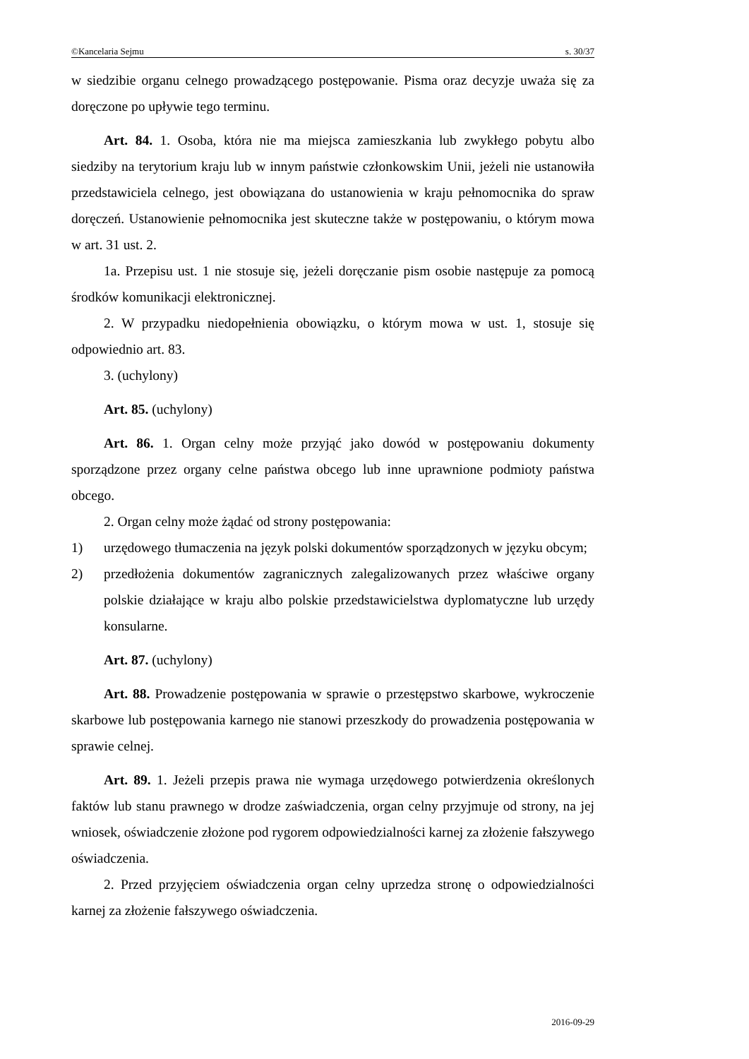©Kancelaria Sejmu s. 30/37
w siedzibie organu celnego prowadzącego postępowanie. Pisma oraz decyzje uważa się za doręczone po upływie tego terminu.
Art. 84. 1. Osoba, która nie ma miejsca zamieszkania lub zwykłego pobytu albo siedziby na terytorium kraju lub w innym państwie członkowskim Unii, jeżeli nie ustanowiła przedstawiciela celnego, jest obowiązana do ustanowienia w kraju pełnomocnika do spraw doręczeń. Ustanowienie pełnomocnika jest skuteczne także w postępowaniu, o którym mowa w art. 31 ust. 2.
1a. Przepisu ust. 1 nie stosuje się, jeżeli doręczanie pism osobie następuje za pomocą środków komunikacji elektronicznej.
2. W przypadku niedopełnienia obowiązku, o którym mowa w ust. 1, stosuje się odpowiednio art. 83.
3. (uchylony)
Art. 85. (uchylony)
Art. 86. 1. Organ celny może przyjąć jako dowód w postępowaniu dokumenty sporządzone przez organy celne państwa obcego lub inne uprawnione podmioty państwa obcego.
2. Organ celny może żądać od strony postępowania:
1) urzędowego tłumaczenia na język polski dokumentów sporządzonych w języku obcym;
2) przedłożenia dokumentów zagranicznych zalegalizowanych przez właściwe organy polskie działające w kraju albo polskie przedstawicielstwa dyplomatyczne lub urzędy konsularne.
Art. 87. (uchylony)
Art. 88. Prowadzenie postępowania w sprawie o przestępstwo skarbowe, wykroczenie skarbowe lub postępowania karnego nie stanowi przeszkody do prowadzenia postępowania w sprawie celnej.
Art. 89. 1. Jeżeli przepis prawa nie wymaga urzędowego potwierdzenia określonych faktów lub stanu prawnego w drodze zaświadczenia, organ celny przyjmuje od strony, na jej wniosek, oświadczenie złożone pod rygorem odpowiedzialności karnej za złożenie fałszywego oświadczenia.
2. Przed przyjęciem oświadczenia organ celny uprzedza stronę o odpowiedzialności karnej za złożenie fałszywego oświadczenia.
2016-09-29